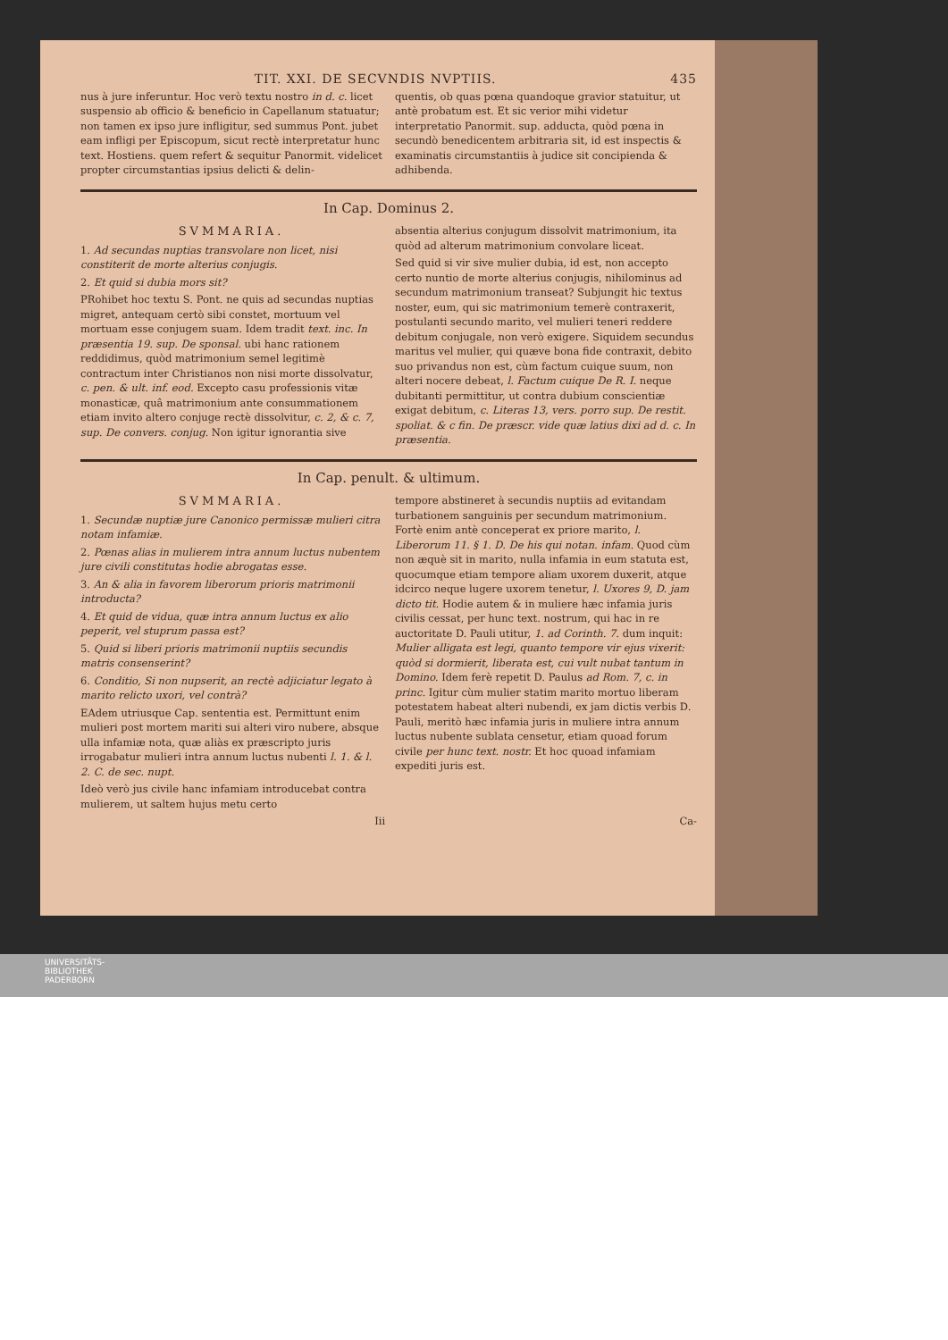TIT. XXI. DE SECVNDIS NVPTIIS. 435
nus à jure inferuntur. Hoc verò textu nostro in d. c. licet suspensio ab officio & beneficio in Capellanum statuatur; non tamen ex ipso jure infligitur, sed summus Pont. jubet eam infligi per Episcopum, sicut rectè interpretatur hunc text. Hostiens. quem refert & sequitur Panormit. videlicet propter circumstantias ipsius delicti & delin-
quentis, ob quas pœna quandoque gravior statuitur, ut antè probatum est. Et sic verior mihi videtur interpretatio Panormit. sup. adducta, quòd pœna in secundò benedicentem arbitraria sit, id est inspectis & examinatis circumstantiis à judice sit concipienda & adhibenda.
In Cap. Dominus 2.
SVMMARIA.
1. Ad secundas nuptias transvolare non licet, nisi constiterit de morte alterius conjugis.
2. Et quid si dubia mors sit?
PRohibet hoc textu S. Pont. ne quis ad secundas nuptias migret, antequam certò sibi constet, mortuum vel mortuam esse conjugem suam. Idem tradit text. inc. In præsentia 19. sup. De sponsal. ubi hanc rationem reddidimus, quòd matrimonium semel legitimè contractum inter Christianos non nisi morte dissolvatur, c. pen. & ult. inf. eod. Excepto casu professionis vitæ monasticæ, quâ matrimonium ante consummationem etiam invito altero conjuge rectè dissolvitur, c. 2, & c. 7, sup. De convers. conjug. Non igitur ignorantia sive
absentia alterius conjugum dissolvit matrimonium, ita quòd ad alterum matrimonium convolare liceat.
Sed quid si vir sive mulier dubia, id est, non accepto certo nuntio de morte alterius conjugis, nihilominus ad secundum matrimonium transeat? Subjungit hic textus noster, eum, qui sic matrimonium temerè contraxerit, postulanti secundo marito, vel mulieri teneri reddere debitum conjugale, non verò exigere. Siquidem secundus maritus vel mulier, qui quæve bona fide contraxit, debito suo privandus non est, cùm factum cuique suum, non alteri nocere debeat, l. Factum cuique De R. I. neque dubitanti permittitur, ut contra dubium conscientiæ exigat debitum, c. Literas 13, vers. porro sup. De restit. spoliat. & c fin. De præscr. vide quæ latius dixi ad d. c. In præsentia.
In Cap. penult. & ultimum.
SVMMARIA.
1. Secundæ nuptiæ jure Canonico permissæ mulieri citra notam infamiæ.
2. Pœnas alias in mulierem intra annum luctus nubentem jure civili constitutas hodie abrogatas esse.
3. An & alia in favorem liberorum prioris matrimonii introducta?
4. Et quid de vidua, quæ intra annum luctus ex alio peperit, vel stuprum passa est?
5. Quid si liberi prioris matrimonii nuptiis secundis matris consenserint?
6. Conditio, Si non nupserit, an rectè adjiciatur legato à marito relicto uxori, vel contrà?
EAdem utriusque Cap. sententia est. Permittunt enim mulieri post mortem mariti sui alteri viro nubere, absque ulla infamiæ nota, quæ aliàs ex præscripto juris irrogabatur mulieri intra annum luctus nubenti l. 1. & l. 2. C. de sec. nupt.
Ideò verò jus civile hanc infamiam introducebat contra mulierem, ut saltem hujus metu certo
tempore abstineret à secundis nuptiis ad evitandam turbationem sanguinis per secundum matrimonium. Fortè enim antè conceperat ex priore marito, l. Liberorum 11. § 1. D. De his qui notan. infam. Quod cùm non æquè sit in marito, nulla infamia in eum statuta est, quocumque etiam tempore aliam uxorem duxerit, atque idcirco neque lugere uxorem tenetur, l. Uxores 9, D. jam dicto tit. Hodie autem & in muliere hæc infamia juris civilis cessat, per hunc text. nostrum, qui hac in re auctoritate D. Pauli utitur, 1. ad Corinth. 7. dum inquit: Mulier alligata est legi, quanto tempore vir ejus vixerit: quòd si dormierit, liberata est, cui vult nubat tantum in Domino. Idem ferè repetit D. Paulus ad Rom. 7, c. in princ. Igitur cùm mulier statim marito mortuo liberam potestatem habeat alteri nubendi, ex jam dictis verbis D. Pauli, meritò hæc infamia juris in muliere intra annum luctus nubente sublata censetur, etiam quoad forum civile per hunc text. nostr. Et hoc quoad infamiam expediti juris est.
Iii Ca-
UNIVERSITÄTS-
BIBLIOTHEK
PADERBORN